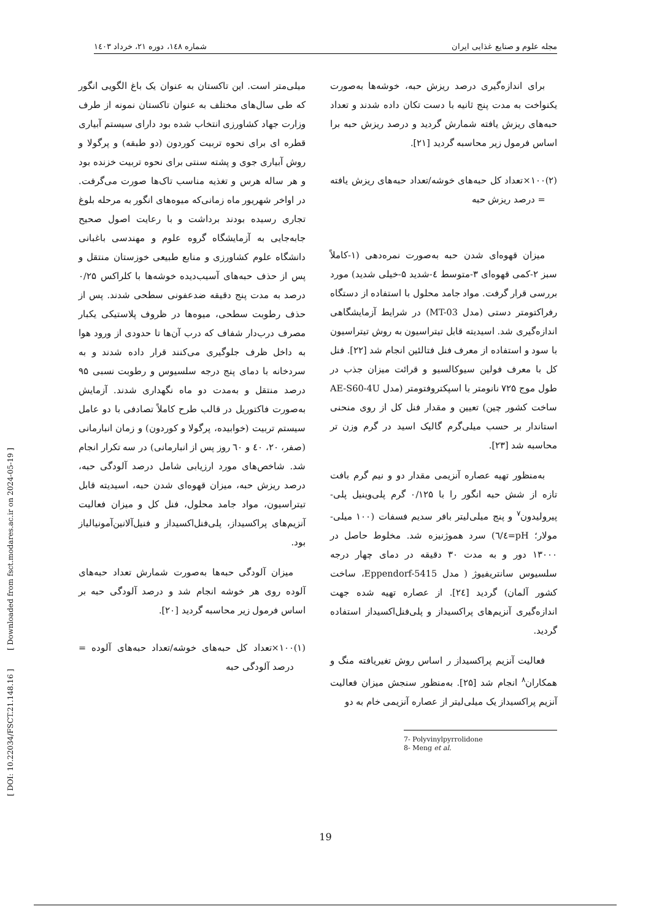مجله علوم و صنایع غذایی ایران شماره ۱٤۸، دوره ۲۱، خرداد ۱٤۰۳
میلی‌متر است. این تاکستان به عنوان یک باغ الگویی انگور که طی سال‌های مختلف به عنوان تاکستان نمونه از طرف وزارت جهاد کشاورزی انتخاب شده بود دارای سیستم آبیاری قطره ای برای نحوه تربیت کوردون (دو طبقه) و پرگولا و روش آبیاری جوی و پشته سنتی برای نحوه تربیت خزنده بود و هر ساله هرس و تغذیه مناسب تاک‌ها صورت می‌گرفت. در اواخر شهریور ماه زمانی‌که میوه‌های انگور به مرحله بلوغ تجاری رسیده بودند برداشت و با رعایت اصول صحیح جابه‌جایی به آزمایشگاه گروه علوم و مهندسی باغبانی دانشگاه علوم کشاورزی و منابع طبیعی خوزستان منتقل و پس از حذف حبه‌های آسیب‌دیده خوشه‌ها با کلراکس ۰/۲۵ درصد به مدت پنج دقیقه ضدعفونی سطحی شدند. پس از حذف رطوبت سطحی، میوه‌ها در ظروف پلاستیکی یکبار مصرف درب‌دار شفاف که درب آن‌ها تا حدودی از ورود هوا به داخل ظرف جلوگیری می‌کنند قرار داده شدند و به سردخانه با دمای پنج درجه سلسیوس و رطوبت نسبی ۹۵ درصد منتقل و به‌مدت دو ماه نگهداری شدند. آزمایش به‌صورت فاکتوریل در قالب طرح کاملاً تصادفی با دو عامل سیستم تربیت (خوابیده، پرگولا و کوردون) و زمان انبارمانی (صفر، ۲۰، ٤۰ و ٦۰ روز پس از انبارمانی) در سه تکرار انجام شد. شاخص‌های مورد ارزیابی شامل درصد آلودگی حبه، درصد ریزش حبه، میزان قهوه‌ای شدن حبه، اسیدیته قابل تیتراسیون، مواد جامد محلول، فنل کل و میزان فعالیت آنزیم‌های پراکسیداز، پلی‌فنل‌اکسیداز و فنیل‌آلانین‌آمونیالیاز بود.
میزان آلودگی حبه‌ها به‌صورت شمارش تعداد حبه‌های آلوده روی هر خوشه انجام شد و درصد آلودگی حبه بر اساس فرمول زیر محاسبه گردید [۲۰].
(۱) ۱۰۰×تعداد کل حبه‌های خوشه/تعداد حبه‌های آلوده = درصد آلودگی حبه
برای اندازه‌گیری درصد ریزش حبه، خوشه‌ها به‌صورت یکنواخت به مدت پنج ثانیه با دست تکان داده شدند و تعداد حبه‌های ریزش یافته شمارش گردید و درصد ریزش حبه برا اساس فرمول زیر محاسبه گردید [۲۱].
(۲) ۱۰۰×تعداد کل حبه‌های خوشه/تعداد حبه‌های ریزش یافته = درصد ریزش حبه
میزان قهوه‌ای شدن حبه به‌صورت نمره‌دهی (۱-کاملاً سبز ۲-کمی قهوه‌ای ۳-متوسط ٤-شدید ۵-خیلی شدید) مورد بررسی قرار گرفت. مواد جامد محلول با استفاده از دستگاه رفراکتومتر دستی (مدل MT-03) در شرایط آزمایشگاهی اندازه‌گیری شد. اسیدیته قابل تیتراسیون به روش تیتراسیون با سود و استفاده از معرف فنل فتالئین انجام شد [۲۲]. فنل کل با معرف فولین سیوکالسیو و قرائت میزان جذب در طول موج ۷۲۵ نانومتر با اسپکتروفتومتر (مدل AE-S60-4U ساخت کشور چین) تعیین و مقدار فنل کل از روی منحنی استاندار بر حسب میلی‌گرم گالیک اسید در گرم وزن تر محاسبه شد [۲۳].
به‌منظور تهیه عصاره آنزیمی مقدار دو و نیم گرم بافت تازه از شش حبه انگور را با ۰/۱۲۵ گرم پلی‌وینیل پلی-پیرولیدون<sup>۷</sup> و پنج میلی‌لیتر بافر سدیم فسفات (۱۰۰ میلی-مولار؛ pH=٦/٤) سرد هموژنیزه شد. مخلوط حاصل در ۱۳۰۰۰ دور و به مدت ۳۰ دقیقه در دمای چهار درجه سلسیوس سانتریفیوژ ( مدل Eppendorf-5415، ساخت کشور آلمان) گردید [۲٤]. از عصاره تهیه شده جهت اندازه‌گیری آنزیم‌های پراکسیداز و پلی‌فنل‌اکسیداز استفاده گردید.
فعالیت آنزیم پراکسیداز ر اساس روش تغیریافته منگ و همکاران<sup>۸</sup> انجام شد [۲۵]. به‌منظور سنجش میزان فعالیت آنزیم پراکسیداز یک میلی‌لیتر از عصاره آنزیمی خام به دو
7- Polyvinylpyrrolidone
8- Meng et al.
[ DOI: 10.22034/FSCT.21.148.16 ] [ Downloaded from fsct.modares.ac.ir on 2024-05-19 ]
19